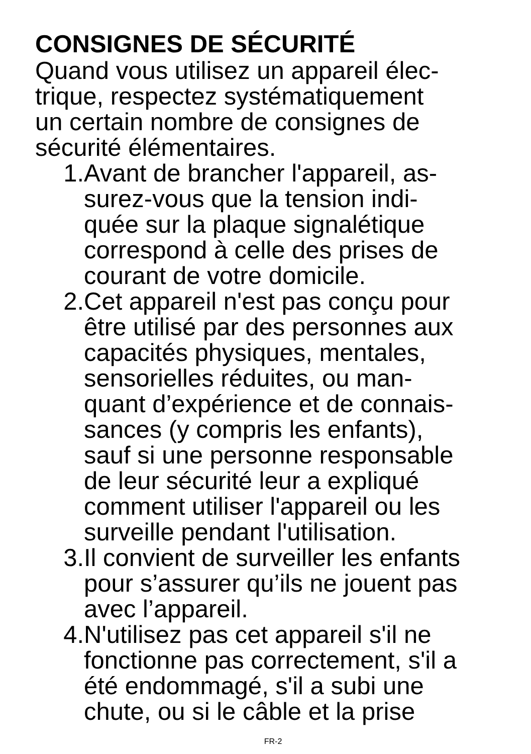CONSIGNES DE SÉCURITÉ
Quand vous utilisez un appareil élec-
trique, respectez systématiquement
un certain nombre de consignes de
sécurité élémentaires.
1. Avant de brancher l'appareil, as-
surez-vous que la tension indi-
quée sur la plaque signalétique
correspond à celle des prises de
courant de votre domicile.
2. Cet appareil n'est pas conçu pour
être utilisé par des personnes aux
capacités physiques, mentales,
sensorielles réduites, ou man-
quant d’expérience et de connais-
sances (y compris les enfants),
sauf si une personne responsable
de leur sécurité leur a expliqué
comment utiliser l'appareil ou les
surveille pendant l'utilisation.
3. Il convient de surveiller les enfants
pour s’assurer qu’ils ne jouent pas
avec l’appareil.
4. N'utilisez pas cet appareil s'il ne
fonctionne pas correctement, s'il a
été endommagé, s'il a subi une
chute, ou si le câble et la prise
FR-2